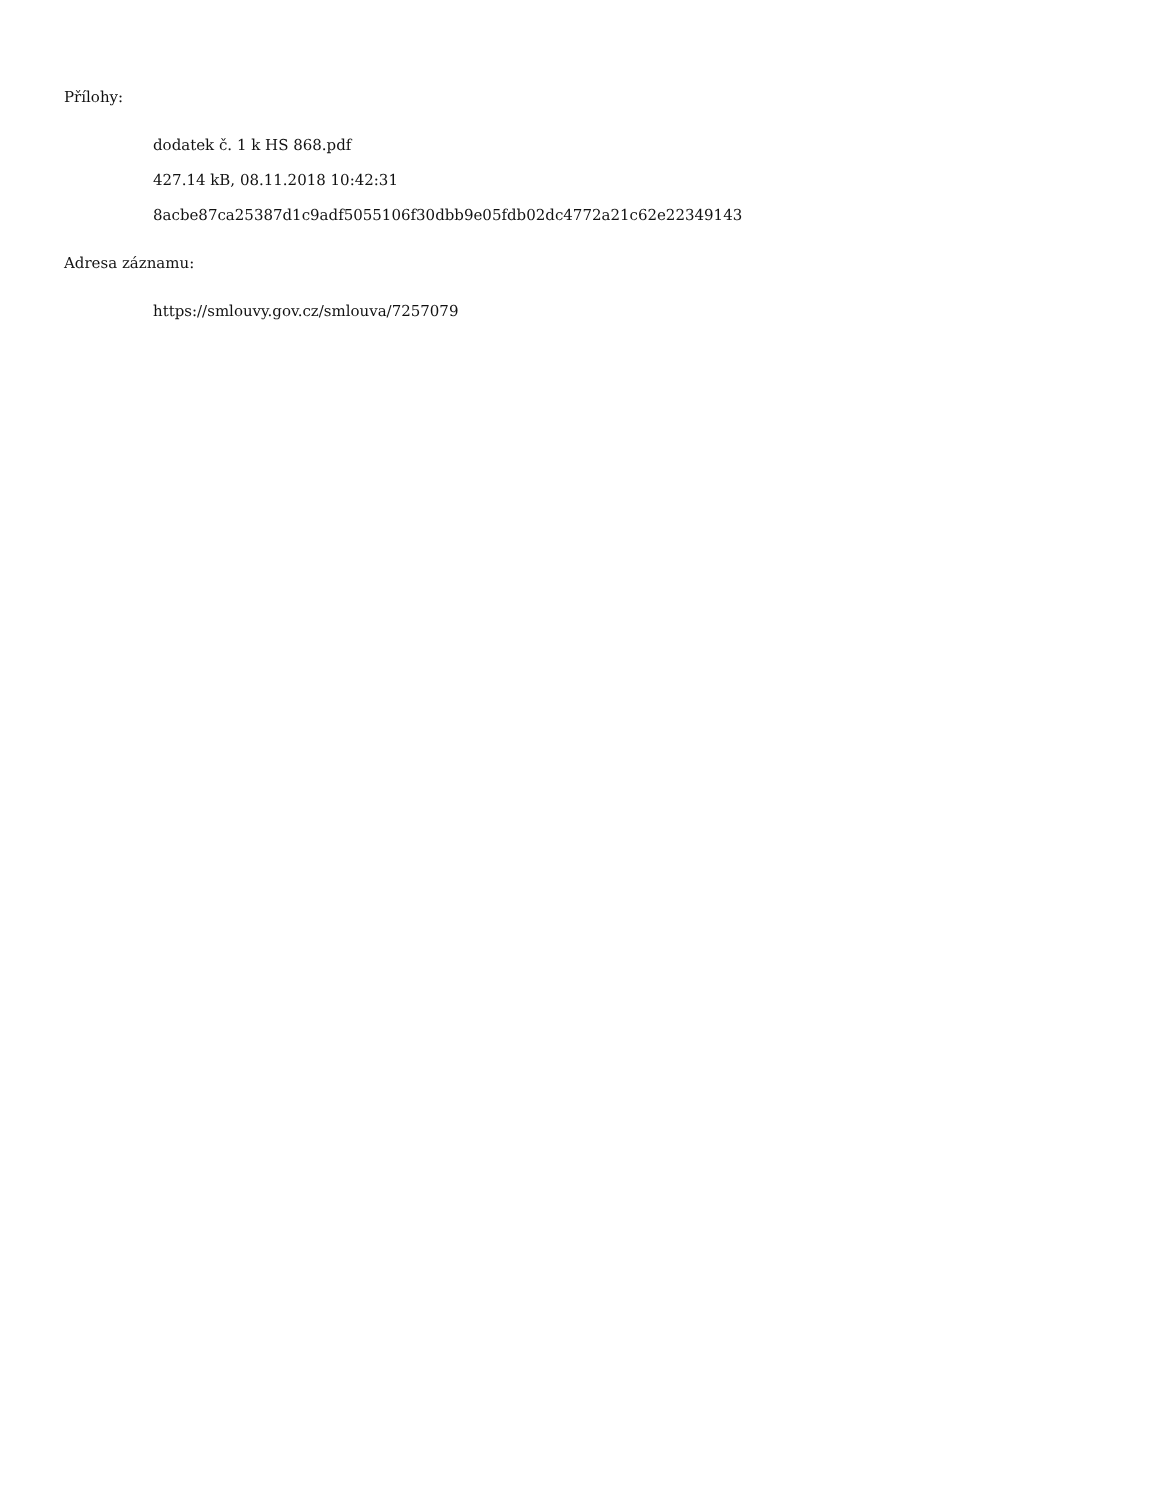Přílohy:
dodatek č. 1 k HS 868.pdf
427.14 kB, 08.11.2018 10:42:31
8acbe87ca25387d1c9adf5055106f30dbb9e05fdb02dc4772a21c62e22349143
Adresa záznamu:
https://smlouvy.gov.cz/smlouva/7257079